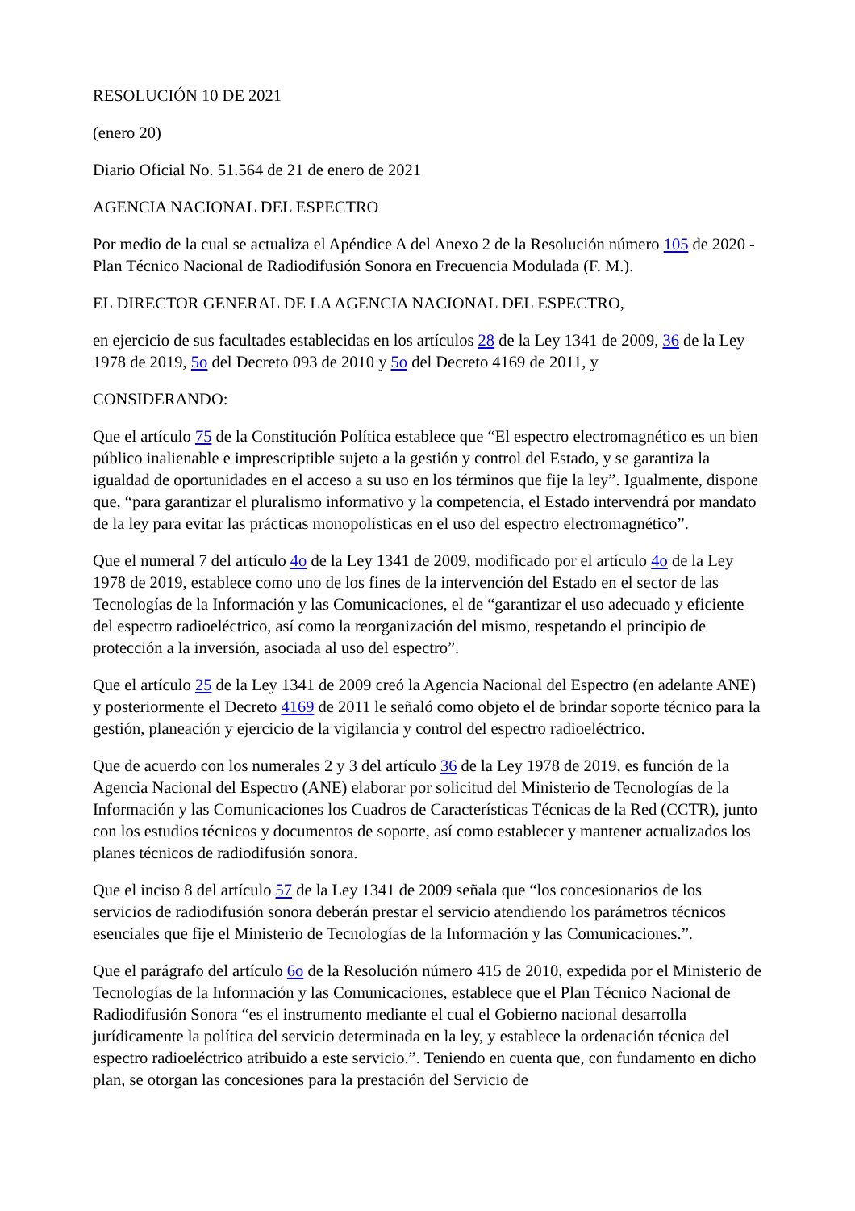RESOLUCIÓN 10 DE 2021
(enero 20)
Diario Oficial No. 51.564 de 21 de enero de 2021
AGENCIA NACIONAL DEL ESPECTRO
Por medio de la cual se actualiza el Apéndice A del Anexo 2 de la Resolución número 105 de 2020 - Plan Técnico Nacional de Radiodifusión Sonora en Frecuencia Modulada (F. M.).
EL DIRECTOR GENERAL DE LA AGENCIA NACIONAL DEL ESPECTRO,
en ejercicio de sus facultades establecidas en los artículos 28 de la Ley 1341 de 2009, 36 de la Ley 1978 de 2019, 5o del Decreto 093 de 2010 y 5o del Decreto 4169 de 2011, y
CONSIDERANDO:
Que el artículo 75 de la Constitución Política establece que “El espectro electromagnético es un bien público inalienable e imprescriptible sujeto a la gestión y control del Estado, y se garantiza la igualdad de oportunidades en el acceso a su uso en los términos que fije la ley”. Igualmente, dispone que, “para garantizar el pluralismo informativo y la competencia, el Estado intervendrá por mandato de la ley para evitar las prácticas monopolísticas en el uso del espectro electromagnético”.
Que el numeral 7 del artículo 4o de la Ley 1341 de 2009, modificado por el artículo 4o de la Ley 1978 de 2019, establece como uno de los fines de la intervención del Estado en el sector de las Tecnologías de la Información y las Comunicaciones, el de “garantizar el uso adecuado y eficiente del espectro radioeléctrico, así como la reorganización del mismo, respetando el principio de protección a la inversión, asociada al uso del espectro”.
Que el artículo 25 de la Ley 1341 de 2009 creó la Agencia Nacional del Espectro (en adelante ANE) y posteriormente el Decreto 4169 de 2011 le señaló como objeto el de brindar soporte técnico para la gestión, planeación y ejercicio de la vigilancia y control del espectro radioeléctrico.
Que de acuerdo con los numerales 2 y 3 del artículo 36 de la Ley 1978 de 2019, es función de la Agencia Nacional del Espectro (ANE) elaborar por solicitud del Ministerio de Tecnologías de la Información y las Comunicaciones los Cuadros de Características Técnicas de la Red (CCTR), junto con los estudios técnicos y documentos de soporte, así como establecer y mantener actualizados los planes técnicos de radiodifusión sonora.
Que el inciso 8 del artículo 57 de la Ley 1341 de 2009 señala que “los concesionarios de los servicios de radiodifusión sonora deberán prestar el servicio atendiendo los parámetros técnicos esenciales que fije el Ministerio de Tecnologías de la Información y las Comunicaciones.”.
Que el parágrafo del artículo 6o de la Resolución número 415 de 2010, expedida por el Ministerio de Tecnologías de la Información y las Comunicaciones, establece que el Plan Técnico Nacional de Radiodifusión Sonora “es el instrumento mediante el cual el Gobierno nacional desarrolla jurídicamente la política del servicio determinada en la ley, y establece la ordenación técnica del espectro radioeléctrico atribuido a este servicio.”. Teniendo en cuenta que, con fundamento en dicho plan, se otorgan las concesiones para la prestación del Servicio de